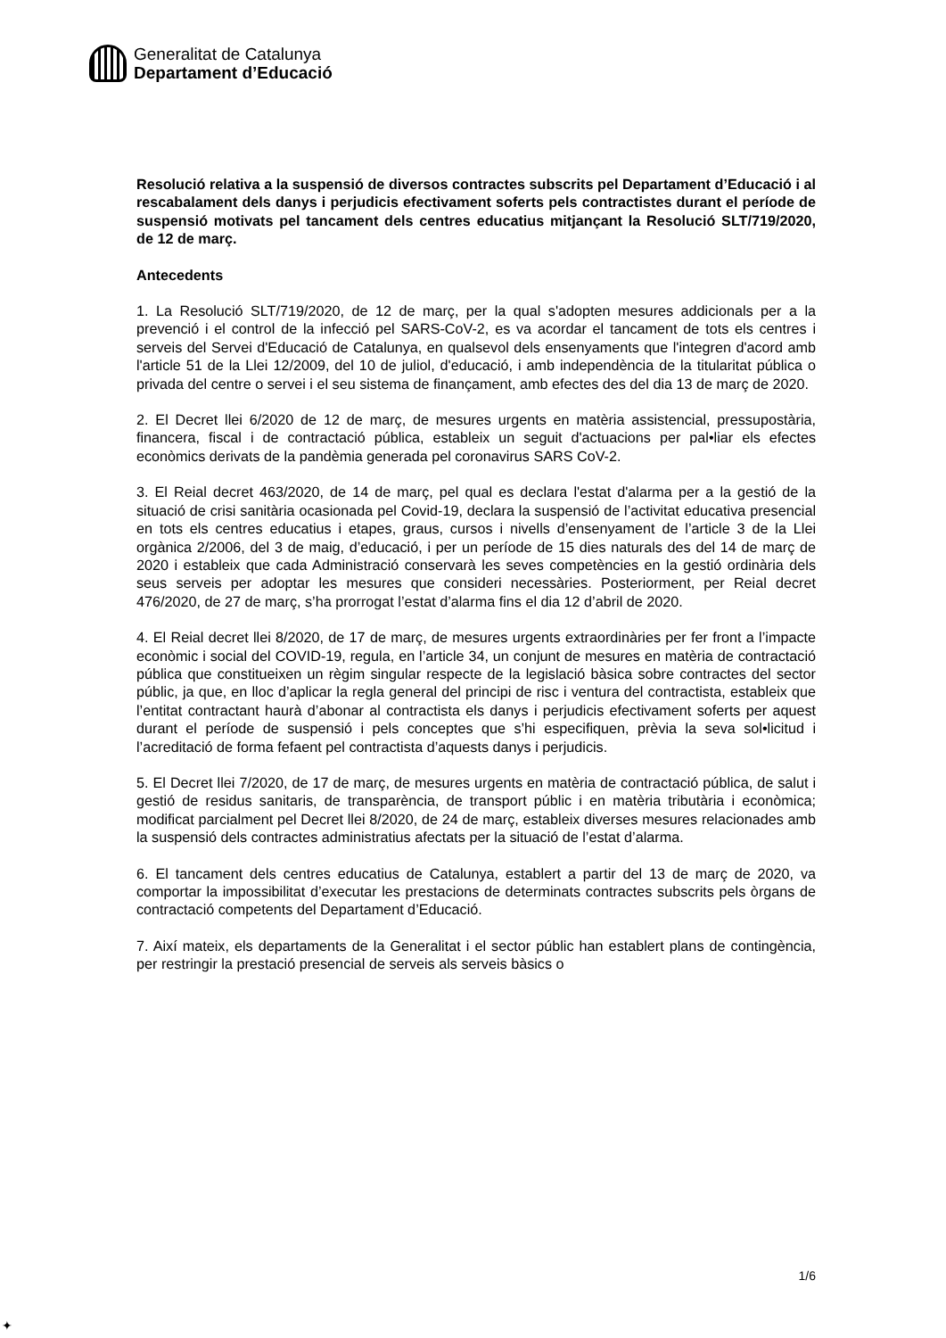Generalitat de Catalunya
Departament d’Educació
Resolució relativa a la suspensió de diversos contractes subscrits pel Departament d’Educació i al rescabalament dels danys i perjudicis efectivament soferts pels contractistes durant el període de suspensió motivats pel tancament dels centres educatius mitjançant la Resolució SLT/719/2020, de 12 de març.
Antecedents
1. La Resolució SLT/719/2020, de 12 de març, per la qual s'adopten mesures addicionals per a la prevenció i el control de la infecció pel SARS-CoV-2, es va acordar el tancament de tots els centres i serveis del Servei d'Educació de Catalunya, en qualsevol dels ensenyaments que l'integren d'acord amb l'article 51 de la Llei 12/2009, del 10 de juliol, d'educació, i amb independència de la titularitat pública o privada del centre o servei i el seu sistema de finançament, amb efectes des del dia 13 de març de 2020.
2. El Decret llei 6/2020 de 12 de març, de mesures urgents en matèria assistencial, pressupostària, financera, fiscal i de contractació pública, estableix un seguit d'actuacions per pal•liar els efectes econòmics derivats de la pandèmia generada pel coronavirus SARS CoV-2.
3. El Reial decret 463/2020, de 14 de març, pel qual es declara l'estat d'alarma per a la gestió de la situació de crisi sanitària ocasionada pel Covid-19, declara la suspensió de l’activitat educativa presencial en tots els centres educatius i etapes, graus, cursos i nivells d’ensenyament de l’article 3 de la Llei orgànica 2/2006, del 3 de maig, d’educació, i per un període de 15 dies naturals des del 14 de març de 2020 i estableix que cada Administració conservarà les seves competències en la gestió ordinària dels seus serveis per adoptar les mesures que consideri necessàries. Posteriorment, per Reial decret 476/2020, de 27 de març, s’ha prorrogat l’estat d’alarma fins el dia 12 d’abril de 2020.
4. El Reial decret llei 8/2020, de 17 de març, de mesures urgents extraordinàries per fer front a l’impacte econòmic i social del COVID-19, regula, en l’article 34, un conjunt de mesures en matèria de contractació pública que constitueixen un règim singular respecte de la legislació bàsica sobre contractes del sector públic, ja que, en lloc d’aplicar la regla general del principi de risc i ventura del contractista, estableix que l’entitat contractant haurà d’abonar al contractista els danys i perjudicis efectivament soferts per aquest durant el període de suspensió i pels conceptes que s’hi especifiquen, prèvia la seva sol•licitud i l’acreditació de forma fefaent pel contractista d’aquests danys i perjudicis.
5. El Decret llei 7/2020, de 17 de març, de mesures urgents en matèria de contractació pública, de salut i gestió de residus sanitaris, de transparència, de transport públic i en matèria tributària i econòmica; modificat parcialment pel Decret llei 8/2020, de 24 de març, estableix diverses mesures relacionades amb la suspensió dels contractes administratius afectats per la situació de l’estat d’alarma.
6. El tancament dels centres educatius de Catalunya, establert a partir del 13 de març de 2020, va comportar la impossibilitat d’executar les prestacions de determinats contractes subscrits pels òrgans de contractació competents del Departament d’Educació.
7. Així mateix, els departaments de la Generalitat i el sector públic han establert plans de contingència, per restringir la prestació presencial de serveis als serveis bàsics o
1/6
✦